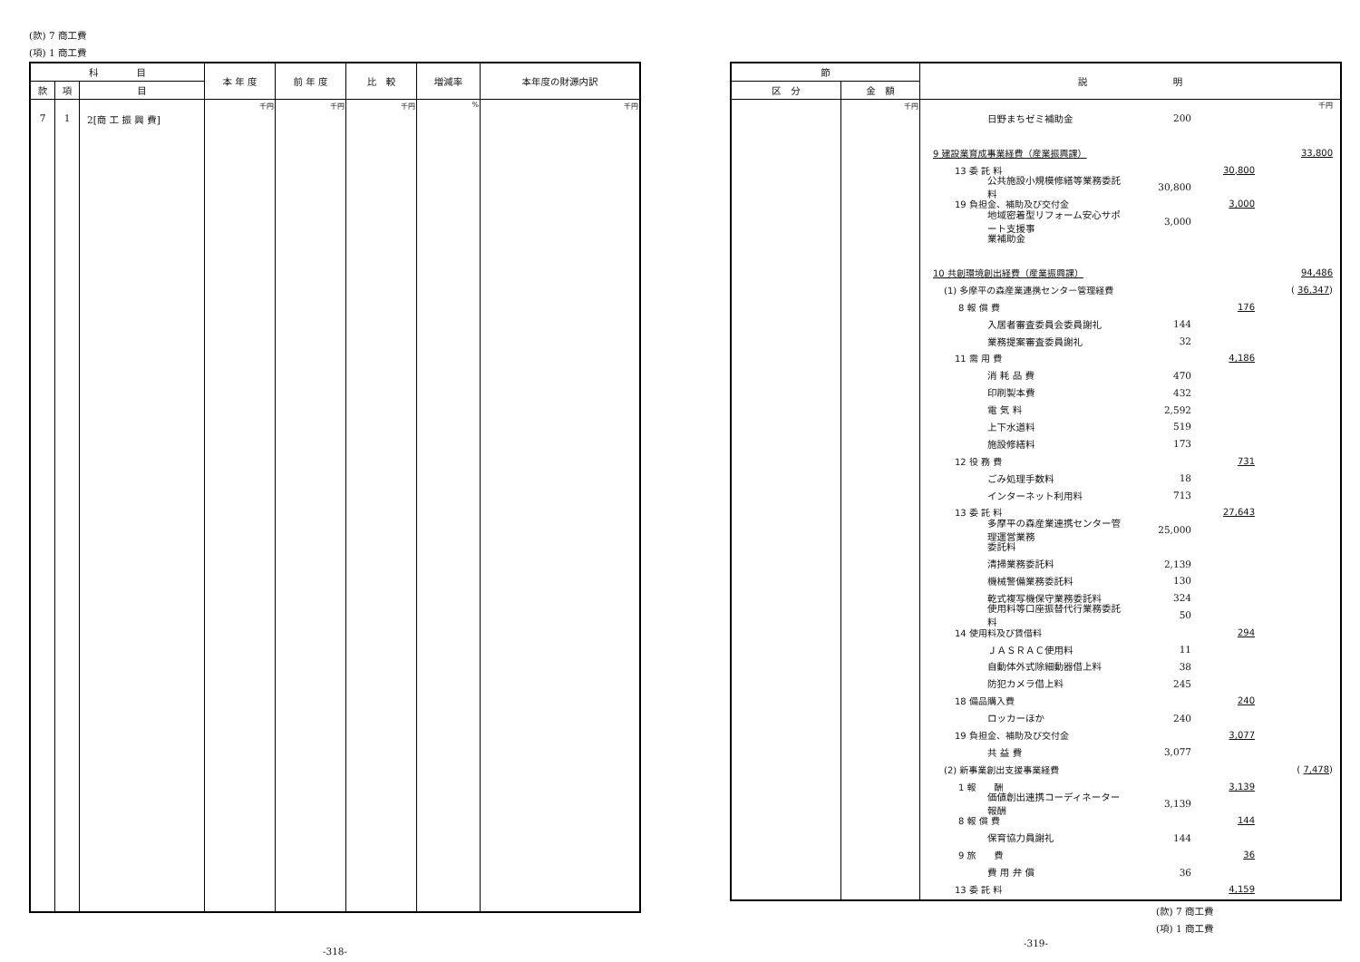(款) 7 商工費
(項) 1 商工費
| 科 目 | | | 本 年 度 | 前 年 度 | 比 較 | 増減率 | 本年度の財源内訳 |
| --- | --- | --- | --- | --- | --- | --- | --- |
| 款 | 項 | 目 | | | | | |
| 7 | 1 | 2[商 工 振 興 費] | 千円 | 千円 | 千円 | % | 千円 |
-318-
| 節 | | 説 明 |
| --- | --- | --- |
| 区 分 | 金 額 | |
| | 千円 | 千円 日野まちゼミ補助金 200 9 建設業育成事業経費（産業振興課） 33,800 13 委 託 料 30,800 公共施設小規模修繕等業務委託料 30,800 19 負担金、補助及び交付金 3,000 地域密着型リフォーム安心サポート支援事 3,000 業補助金 10 共創環境創出経費（産業振興課） 94,486 (1) 多摩平の森産業連携センター管理経費 ( 36,347 ) 8 報 償 費 176 入居者審査委員会委員謝礼 144 業務提案審査委員謝礼 32 11 需 用 費 4,186 消 耗 品 費 470 印刷製本費 432 電 気 料 2,592 上下水道料 519 施設修繕料 173 12 役 務 費 731 ごみ処理手数料 18 インターネット利用料 713 13 委 託 料 27,643 多摩平の森産業連携センター管理運営業務 25,000 委託料 清掃業務委託料 2,139 機械警備業務委託料 130 乾式複写機保守業務委託料 324 使用料等口座振替代行業務委託料 50 14 使用料及び賃借料 294 ＪＡＳＲＡＣ使用料 11 自動体外式除細動器借上料 38 防犯カメラ借上料 245 18 備品購入費 240 ロッカーほか 240 19 負担金、補助及び交付金 3,077 共 益 費 3,077 (2) 新事業創出支援事業経費 ( 7,478 ) 1 報 酬 3,139 価値創出連携コーディネーター報酬 3,139 8 報 償 費 144 保育協力員謝礼 144 9 旅 費 36 費 用 弁 償 36 13 委 託 料 4,159 |
(款) 7 商工費
(項) 1 商工費
-319-